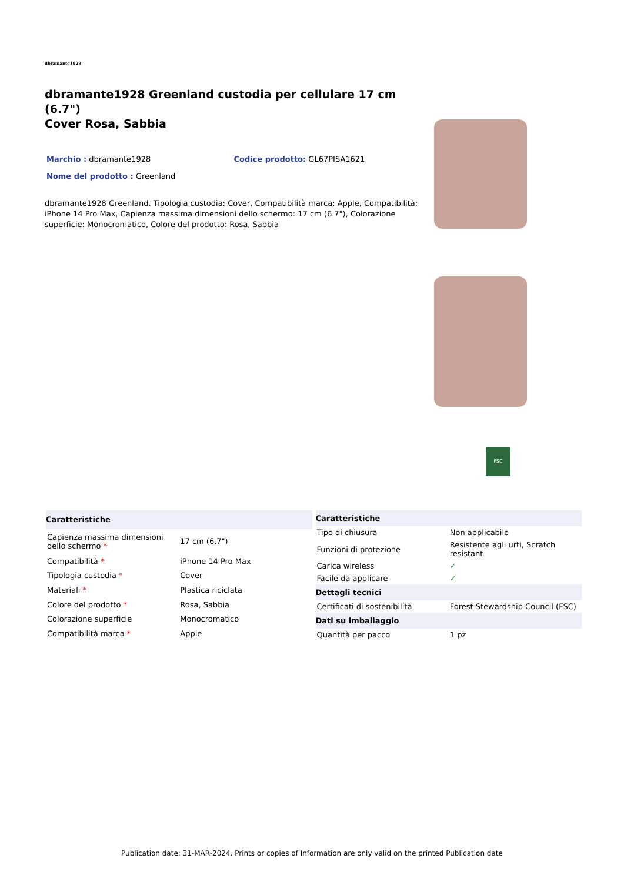dbramante1928
dbramante1928 Greenland custodia per cellulare 17 cm (6.7")
Cover Rosa, Sabbia
Marchio : dbramante1928 Codice prodotto: GL67PISA1621
Nome del prodotto : Greenland
dbramante1928 Greenland. Tipologia custodia: Cover, Compatibilità marca: Apple, Compatibilità: iPhone 14 Pro Max, Capienza massima dimensioni dello schermo: 17 cm (6.7"), Colorazione superficie: Monocromatico, Colore del prodotto: Rosa, Sabbia
FSC
| Caratteristiche | |
| --- | --- |
| Capienza massima dimensioni dello schermo * | 17 cm (6.7") |
| Compatibilità * | iPhone 14 Pro Max |
| Tipologia custodia * | Cover |
| Materiali * | Plastica riciclata |
| Colore del prodotto * | Rosa, Sabbia |
| Colorazione superficie | Monocromatico |
| Compatibilità marca * | Apple |
| Caratteristiche | |
| --- | --- |
| Tipo di chiusura | Non applicabile |
| Funzioni di protezione | Resistente agli urti, Scratch resistant |
| Carica wireless | ✓ |
| Facile da applicare | ✓ |
| Dettagli tecnici | |
| Certificati di sostenibilità | Forest Stewardship Council (FSC) |
| Dati su imballaggio | |
| Quantità per pacco | 1 pz |
Publication date: 31-MAR-2024. Prints or copies of Information are only valid on the printed Publication date